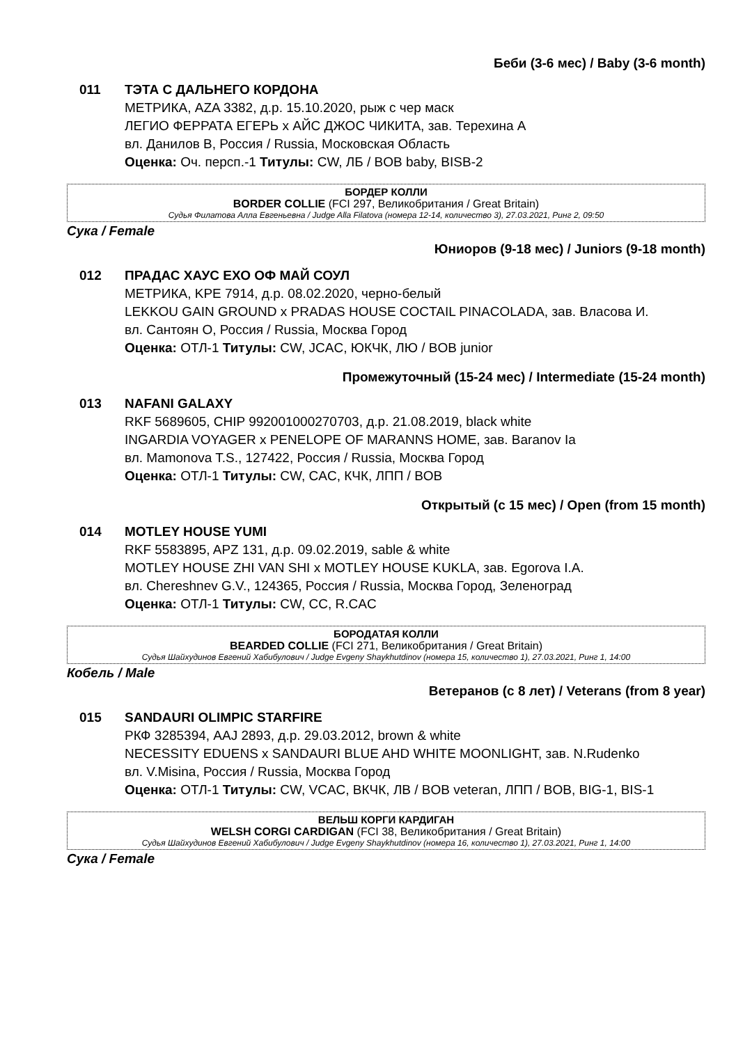Беби (3-6 мес) / Baby (3-6 month)
011 ТЭТА С ДАЛЬНЕГО КОРДОНА
МЕТРИКА, AZA 3382, д.р. 15.10.2020, рыж с чер маск
ЛЕГИО ФЕРРАТА ЕГЕРЬ x АЙС ДЖОС ЧИКИТА, зав. Терехина А
вл. Данилов В, Россия / Russia, Московская Область
Оценка: Оч. персп.-1 Титулы: CW, ЛБ / BOB baby, BISB-2
БОРДЕР КОЛЛИ
BORDER COLLIE (FCI 297, Великобритания / Great Britain)
Судья Филатова Алла Евгеньевна / Judge Alla Filatova (номера 12-14, количество 3), 27.03.2021, Ринг 2, 09:50
Сука / Female
Юниоров (9-18 мес) / Juniors (9-18 month)
012 ПРАДАС ХАУС ЕХО ОФ МАЙ СОУЛ
МЕТРИКА, KPE 7914, д.р. 08.02.2020, черно-белый
LEKKOU GAIN GROUND x PRADAS HOUSE COCTAIL PINACOLADA, зав. Власова И.
вл. Сантоян О, Россия / Russia, Москва Город
Оценка: ОТЛ-1 Титулы: CW, JCAC, ЮКЧК, ЛЮ / BOB junior
Промежуточный (15-24 мес) / Intermediate (15-24 month)
013 NAFANI GALAXY
RKF 5689605, CHIP 992001000270703, д.р. 21.08.2019, black white
INGARDIA VOYAGER x PENELOPE OF MARANNS HOME, зав. Baranov Ia
вл. Mamonova T.S., 127422, Россия / Russia, Москва Город
Оценка: ОТЛ-1 Титулы: CW, CAC, КЧК, ЛПП / BOB
Открытый (с 15 мес) / Open (from 15 month)
014 MOTLEY HOUSE YUMI
RKF 5583895, APZ 131, д.р. 09.02.2019, sable & white
MOTLEY HOUSE ZHI VAN SHI x MOTLEY HOUSE KUKLA, зав. Egorova I.A.
вл. Chereshnev G.V., 124365, Россия / Russia, Москва Город, Зеленоград
Оценка: ОТЛ-1 Титулы: CW, CC, R.CAC
БОРОДАТАЯ КОЛЛИ
BEARDED COLLIE (FCI 271, Великобритания / Great Britain)
Судья Шайхудинов Евгений Хабибулович / Judge Evgeny Shaykhutdinov (номера 15, количество 1), 27.03.2021, Ринг 1, 14:00
Кобель / Male
Ветеранов (с 8 лет) / Veterans (from 8 year)
015 SANDAURI OLIMPIC STARFIRE
РКФ 3285394, AAJ 2893, д.р. 29.03.2012, brown & white
NECESSITY EDUENS x SANDAURI BLUE AHD WHITE MOONLIGHT, зав. N.Rudenko
вл. V.Misina, Россия / Russia, Москва Город
Оценка: ОТЛ-1 Титулы: CW, VCAC, ВКЧК, ЛВ / BOB veteran, ЛПП / BOB, BIG-1, BIS-1
ВЕЛЬШ КОРГИ КАРДИГАН
WELSH CORGI CARDIGAN (FCI 38, Великобритания / Great Britain)
Судья Шайхудинов Евгений Хабибулович / Judge Evgeny Shaykhutdinov (номера 16, количество 1), 27.03.2021, Ринг 1, 14:00
Сука / Female